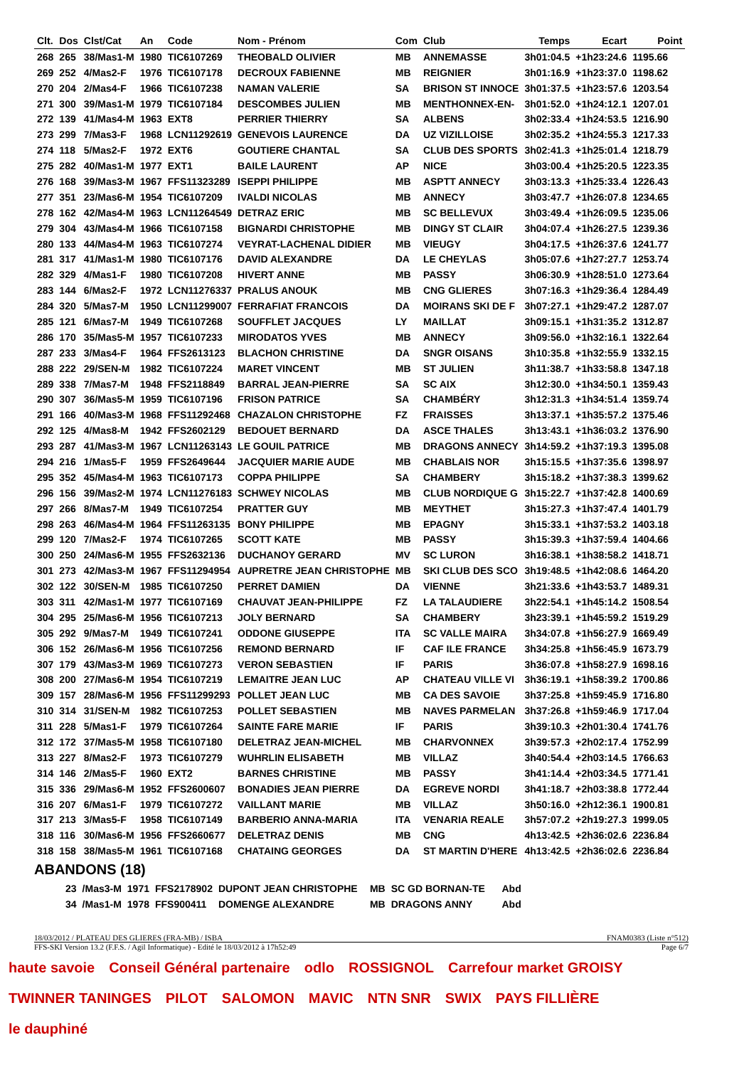| Clt. | Dos | Clst/Cat | An | Code | Nom - Prénom | Com | Club | Temps | Ecart | Point |
| --- | --- | --- | --- | --- | --- | --- | --- | --- | --- | --- |
| 268 | 265 | 38/Mas1-M | 1980 | TIC6107269 | THEOBALD OLIVIER | MB | ANNEMASSE | 3h01:04.5 | +1h23:24.6 | 1195.66 |
| 269 | 252 | 4/Mas2-F | 1976 | TIC6107178 | DECROUX FABIENNE | MB | REIGNIER | 3h01:16.9 | +1h23:37.0 | 1198.62 |
| 270 | 204 | 2/Mas4-F | 1966 | TIC6107238 | NAMAN VALERIE | SA | BRISON ST INNOCE | 3h01:37.5 | +1h23:57.6 | 1203.54 |
| 271 | 300 | 39/Mas1-M | 1979 | TIC6107184 | DESCOMBES JULIEN | MB | MENTHONNEX-EN- | 3h01:52.0 | +1h24:12.1 | 1207.01 |
| 272 | 139 | 41/Mas4-M | 1963 | EXT8 | PERRIER THIERRY | SA | ALBENS | 3h02:33.4 | +1h24:53.5 | 1216.90 |
| 273 | 299 | 7/Mas3-F | 1968 | LCN11292619 | GENEVOIS LAURENCE | DA | UZ VIZILLOISE | 3h02:35.2 | +1h24:55.3 | 1217.33 |
| 274 | 118 | 5/Mas2-F | 1972 | EXT6 | GOUTIERE CHANTAL | SA | CLUB DES SPORTS | 3h02:41.3 | +1h25:01.4 | 1218.79 |
| 275 | 282 | 40/Mas1-M | 1977 | EXT1 | BAILE LAURENT | AP | NICE | 3h03:00.4 | +1h25:20.5 | 1223.35 |
| 276 | 168 | 39/Mas3-M | 1967 | FFS11323289 | ISEPPI PHILIPPE | MB | ASPTT ANNECY | 3h03:13.3 | +1h25:33.4 | 1226.43 |
| 277 | 351 | 23/Mas6-M | 1954 | TIC6107209 | IVALDI NICOLAS | MB | ANNECY | 3h03:47.7 | +1h26:07.8 | 1234.65 |
| 278 | 162 | 42/Mas4-M | 1963 | LCN11264549 | DETRAZ ERIC | MB | SC BELLEVUX | 3h03:49.4 | +1h26:09.5 | 1235.06 |
| 279 | 304 | 43/Mas4-M | 1966 | TIC6107158 | BIGNARDI CHRISTOPHE | MB | DINGY ST CLAIR | 3h04:07.4 | +1h26:27.5 | 1239.36 |
| 280 | 133 | 44/Mas4-M | 1963 | TIC6107274 | VEYRAT-LACHENAL DIDIER | MB | VIEUGY | 3h04:17.5 | +1h26:37.6 | 1241.77 |
| 281 | 317 | 41/Mas1-M | 1980 | TIC6107176 | DAVID ALEXANDRE | DA | LE CHEYLAS | 3h05:07.6 | +1h27:27.7 | 1253.74 |
| 282 | 329 | 4/Mas1-F | 1980 | TIC6107208 | HIVERT ANNE | MB | PASSY | 3h06:30.9 | +1h28:51.0 | 1273.64 |
| 283 | 144 | 6/Mas2-F | 1972 | LCN11276337 | PRALUS ANOUK | MB | CNG GLIERES | 3h07:16.3 | +1h29:36.4 | 1284.49 |
| 284 | 320 | 5/Mas7-M | 1950 | LCN11299007 | FERRAFIAT FRANCOIS | DA | MOIRANS SKI DE F | 3h07:27.1 | +1h29:47.2 | 1287.07 |
| 285 | 121 | 6/Mas7-M | 1949 | TIC6107268 | SOUFFLET JACQUES | LY | MAILLAT | 3h09:15.1 | +1h31:35.2 | 1312.87 |
| 286 | 170 | 35/Mas5-M | 1957 | TIC6107233 | MIRODATOS YVES | MB | ANNECY | 3h09:56.0 | +1h32:16.1 | 1322.64 |
| 287 | 233 | 3/Mas4-F | 1964 | FFS2613123 | BLACHON CHRISTINE | DA | SNGR OISANS | 3h10:35.8 | +1h32:55.9 | 1332.15 |
| 288 | 222 | 29/SEN-M | 1982 | TIC6107224 | MARET VINCENT | MB | ST JULIEN | 3h11:38.7 | +1h33:58.8 | 1347.18 |
| 289 | 338 | 7/Mas7-M | 1948 | FFS2118849 | BARRAL JEAN-PIERRE | SA | SC AIX | 3h12:30.0 | +1h34:50.1 | 1359.43 |
| 290 | 307 | 36/Mas5-M | 1959 | TIC6107196 | FRISON PATRICE | SA | CHAMBÉRY | 3h12:31.3 | +1h34:51.4 | 1359.74 |
| 291 | 166 | 40/Mas3-M | 1968 | FFS11292468 | CHAZALON CHRISTOPHE | FZ | FRAISSES | 3h13:37.1 | +1h35:57.2 | 1375.46 |
| 292 | 125 | 4/Mas8-M | 1942 | FFS2602129 | BEDOUET BERNARD | DA | ASCE THALES | 3h13:43.1 | +1h36:03.2 | 1376.90 |
| 293 | 287 | 41/Mas3-M | 1967 | LCN11263143 | LE GOUIL PATRICE | MB | DRAGONS ANNECY | 3h14:59.2 | +1h37:19.3 | 1395.08 |
| 294 | 216 | 1/Mas5-F | 1959 | FFS2649644 | JACQUIER MARIE AUDE | MB | CHABLAIS NOR | 3h15:15.5 | +1h37:35.6 | 1398.97 |
| 295 | 352 | 45/Mas4-M | 1963 | TIC6107173 | COPPA PHILIPPE | SA | CHAMBERY | 3h15:18.2 | +1h37:38.3 | 1399.62 |
| 296 | 156 | 39/Mas2-M | 1974 | LCN11276183 | SCHWEY NICOLAS | MB | CLUB NORDIQUE G | 3h15:22.7 | +1h37:42.8 | 1400.69 |
| 297 | 266 | 8/Mas7-M | 1949 | TIC6107254 | PRATTER GUY | MB | MEYTHET | 3h15:27.3 | +1h37:47.4 | 1401.79 |
| 298 | 263 | 46/Mas4-M | 1964 | FFS11263135 | BONY PHILIPPE | MB | EPAGNY | 3h15:33.1 | +1h37:53.2 | 1403.18 |
| 299 | 120 | 7/Mas2-F | 1974 | TIC6107265 | SCOTT KATE | MB | PASSY | 3h15:39.3 | +1h37:59.4 | 1404.66 |
| 300 | 250 | 24/Mas6-M | 1955 | FFS2632136 | DUCHANOY GERARD | MV | SC LURON | 3h16:38.1 | +1h38:58.2 | 1418.71 |
| 301 | 273 | 42/Mas3-M | 1967 | FFS11294954 | AUPRETRE JEAN CHRISTOPHE | MB | SKI CLUB DES SCO | 3h19:48.5 | +1h42:08.6 | 1464.20 |
| 302 | 122 | 30/SEN-M | 1985 | TIC6107250 | PERRET DAMIEN | DA | VIENNE | 3h21:33.6 | +1h43:53.7 | 1489.31 |
| 303 | 311 | 42/Mas1-M | 1977 | TIC6107169 | CHAUVAT JEAN-PHILIPPE | FZ | LA TALAUDIERE | 3h22:54.1 | +1h45:14.2 | 1508.54 |
| 304 | 295 | 25/Mas6-M | 1956 | TIC6107213 | JOLY BERNARD | SA | CHAMBERY | 3h23:39.1 | +1h45:59.2 | 1519.29 |
| 305 | 292 | 9/Mas7-M | 1949 | TIC6107241 | ODDONE GIUSEPPE | ITA | SC VALLE MAIRA | 3h34:07.8 | +1h56:27.9 | 1669.49 |
| 306 | 152 | 26/Mas6-M | 1956 | TIC6107256 | REMOND BERNARD | IF | CAF ILE FRANCE | 3h34:25.8 | +1h56:45.9 | 1673.79 |
| 307 | 179 | 43/Mas3-M | 1969 | TIC6107273 | VERON SEBASTIEN | IF | PARIS | 3h36:07.8 | +1h58:27.9 | 1698.16 |
| 308 | 200 | 27/Mas6-M | 1954 | TIC6107219 | LEMAITRE JEAN LUC | AP | CHATEAU VILLE VI | 3h36:19.1 | +1h58:39.2 | 1700.86 |
| 309 | 157 | 28/Mas6-M | 1956 | FFS11299293 | POLLET JEAN LUC | MB | CA DES SAVOIE | 3h37:25.8 | +1h59:45.9 | 1716.80 |
| 310 | 314 | 31/SEN-M | 1982 | TIC6107253 | POLLET SEBASTIEN | MB | NAVES PARMELAN | 3h37:26.8 | +1h59:46.9 | 1717.04 |
| 311 | 228 | 5/Mas1-F | 1979 | TIC6107264 | SAINTE FARE MARIE | IF | PARIS | 3h39:10.3 | +2h01:30.4 | 1741.76 |
| 312 | 172 | 37/Mas5-M | 1958 | TIC6107180 | DELETRAZ JEAN-MICHEL | MB | CHARVONNEX | 3h39:57.3 | +2h02:17.4 | 1752.99 |
| 313 | 227 | 8/Mas2-F | 1973 | TIC6107279 | WUHRLIN ELISABETH | MB | VILLAZ | 3h40:54.4 | +2h03:14.5 | 1766.63 |
| 314 | 146 | 2/Mas5-F | 1960 | EXT2 | BARNES CHRISTINE | MB | PASSY | 3h41:14.4 | +2h03:34.5 | 1771.41 |
| 315 | 336 | 29/Mas6-M | 1952 | FFS2600607 | BONADIES JEAN PIERRE | DA | EGREVE NORDI | 3h41:18.7 | +2h03:38.8 | 1772.44 |
| 316 | 207 | 6/Mas1-F | 1979 | TIC6107272 | VAILLANT MARIE | MB | VILLAZ | 3h50:16.0 | +2h12:36.1 | 1900.81 |
| 317 | 213 | 3/Mas5-F | 1958 | TIC6107149 | BARBERIO ANNA-MARIA | ITA | VENARIA REALE | 3h57:07.2 | +2h19:27.3 | 1999.05 |
| 318 | 116 | 30/Mas6-M | 1956 | FFS2660677 | DELETRAZ DENIS | MB | CNG | 4h13:42.5 | +2h36:02.6 | 2236.84 |
| 318 | 158 | 38/Mas5-M | 1961 | TIC6107168 | CHATAING GEORGES | DA | ST MARTIN D'HERE | 4h13:42.5 | +2h36:02.6 | 2236.84 |
ABANDONS (18)
| | 23 | /Mas3-M | 1971 | FFS2178902 | DUPONT JEAN CHRISTOPHE | MB | SC GD BORNAN-TE | Abd |
| | 34 | /Mas1-M | 1978 | FFS900411 | DOMENGE ALEXANDRE | MB | DRAGONS ANNY | Abd |
18/03/2012 / PLATEAU DES GLIERES (FRA-MB) / ISBA FNAM0383 (Liste n°512)
FFS-SKI Version 13.2 (F.F.S. / Agil Informatique) - Edité le 18/03/2012 à 17h52:49 Page 6/7
haute savoie Conseil Général partenaire odlo ROSSIGNOL Carrefour market GROISY TWINNER TANINGES PILOT SALOMON MAVIC NTN SNR SWIX PAYS FILLIÈRE le dauphiné